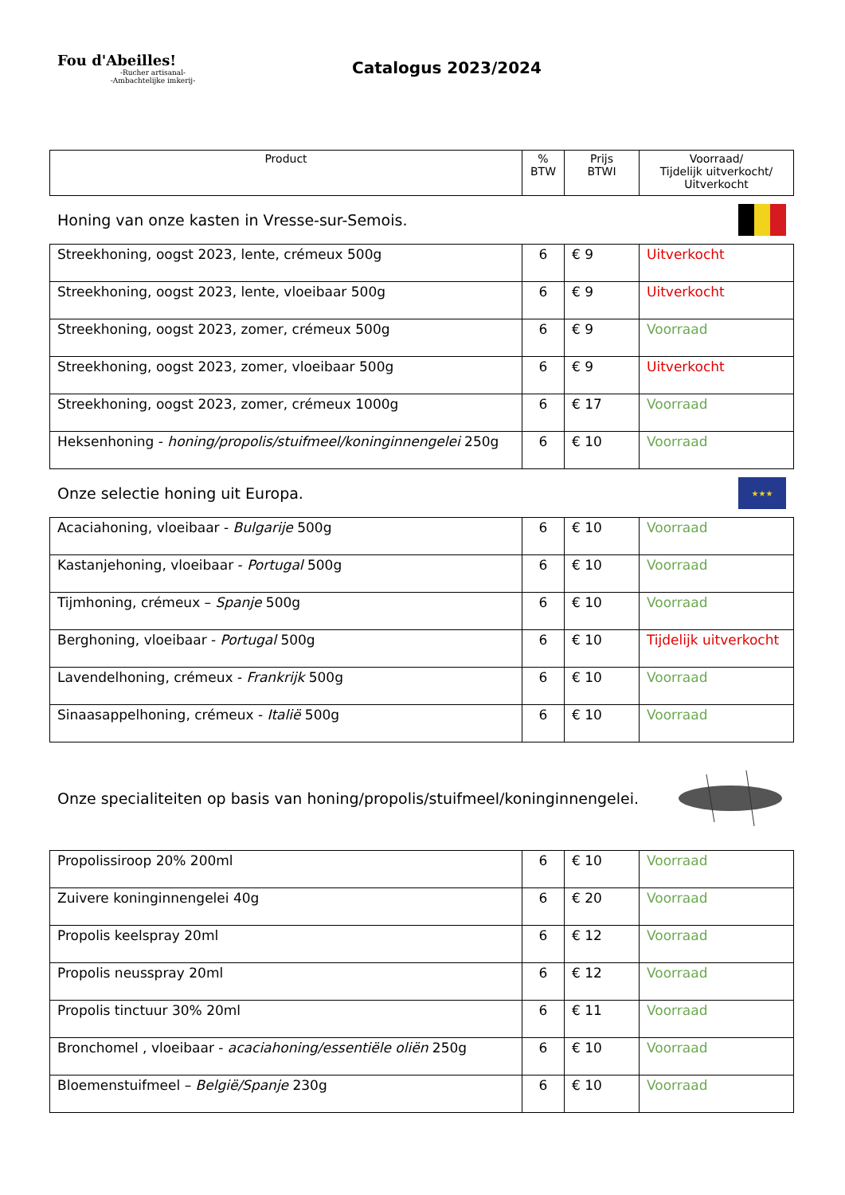Fou d'Abeilles!
-Rucher artisanal-
-Ambachtelijke imkerij-
Catalogus 2023/2024
| Product | % BTW | Prijs BTWI | Voorraad/ Tijdelijk uitverkocht/ Uitverkocht |
| --- | --- | --- | --- |
Honing van onze kasten in Vresse-sur-Semois.
| Streekhoning, oogst 2023, lente, crémeux 500g | 6 | € 9 | Uitverkocht |
| Streekhoning, oogst 2023, lente, vloeibaar 500g | 6 | € 9 | Uitverkocht |
| Streekhoning, oogst 2023, zomer, crémeux 500g | 6 | € 9 | Voorraad |
| Streekhoning, oogst 2023, zomer, vloeibaar 500g | 6 | € 9 | Uitverkocht |
| Streekhoning, oogst 2023, zomer, crémeux 1000g | 6 | € 17 | Voorraad |
| Heksenhoning - honing/propolis/stuifmeel/koninginnengelei 250g | 6 | € 10 | Voorraad |
Onze selectie honing uit Europa. ★★★
| Acaciahoning, vloeibaar - Bulgarije 500g | 6 | € 10 | Voorraad |
| Kastanjehoning, vloeibaar - Portugal 500g | 6 | € 10 | Voorraad |
| Tijmhoning, crémeux – Spanje 500g | 6 | € 10 | Voorraad |
| Berghoning, vloeibaar - Portugal 500g | 6 | € 10 | Tijdelijk uitverkocht |
| Lavendelhoning, crémeux - Frankrijk 500g | 6 | € 10 | Voorraad |
| Sinaasappelhoning, crémeux - Italië 500g | 6 | € 10 | Voorraad |
Onze specialiteiten op basis van honing/propolis/stuifmeel/koninginnengelei.
| Propolissiroop 20% 200ml | 6 | € 10 | Voorraad |
| Zuivere koninginnengelei 40g | 6 | € 20 | Voorraad |
| Propolis keelspray 20ml | 6 | € 12 | Voorraad |
| Propolis neusspray 20ml | 6 | € 12 | Voorraad |
| Propolis tinctuur 30% 20ml | 6 | € 11 | Voorraad |
| Bronchomel , vloeibaar - acaciahoning/essentiële oliën 250g | 6 | € 10 | Voorraad |
| Bloemenstuifmeel – België/Spanje 230g | 6 | € 10 | Voorraad |